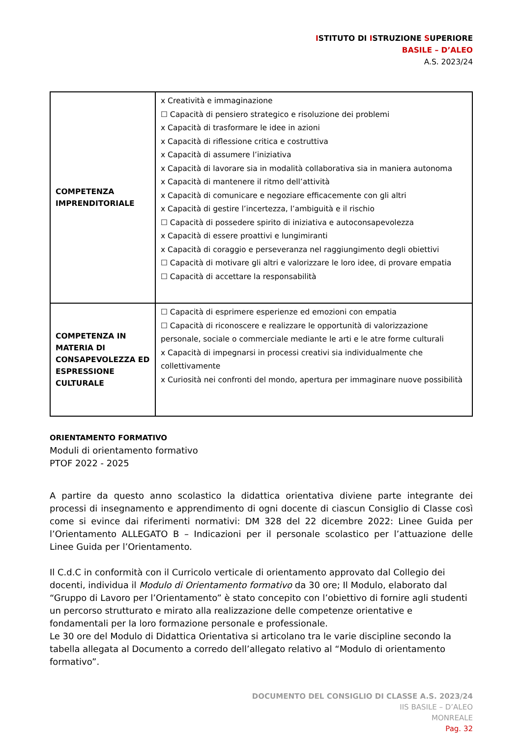ISTITUTO DI ISTRUZIONE SUPERIORE
BASILE – D’ALEO
A.S. 2023/24
| COMPETENZA IMPRENDITORIALE | x Creatività e immaginazione ☐ Capacità di pensiero strategico e risoluzione dei problemi x Capacità di trasformare le idee in azioni x Capacità di riflessione critica e costruttiva x Capacità di assumere l’iniziativa x Capacità di lavorare sia in modalità collaborativa sia in maniera autonoma x Capacità di mantenere il ritmo dell’attività x Capacità di comunicare e negoziare efficacemente con gli altri x Capacità di gestire l’incertezza, l’ambiguità e il rischio ☐ Capacità di possedere spirito di iniziativa e autoconsapevolezza x Capacità di essere proattivi e lungimiranti x Capacità di coraggio e perseveranza nel raggiungimento degli obiettivi ☐ Capacità di motivare gli altri e valorizzare le loro idee, di provare empatia ☐ Capacità di accettare la responsabilità |
| COMPETENZA IN MATERIA DI CONSAPEVOLEZZA ED ESPRESSIONE CULTURALE | ☐ Capacità di esprimere esperienze ed emozioni con empatia ☐ Capacità di riconoscere e realizzare le opportunità di valorizzazione personale, sociale o commerciale mediante le arti e le atre forme culturali x Capacità di impegnarsi in processi creativi sia individualmente che collettivamente x Curiosità nei confronti del mondo, apertura per immaginare nuove possibilità |
ORIENTAMENTO FORMATIVO
Moduli di orientamento formativo
PTOF 2022 - 2025
A partire da questo anno scolastico la didattica orientativa diviene parte integrante dei processi di insegnamento e apprendimento di ogni docente di ciascun Consiglio di Classe così come si evince dai riferimenti normativi: DM 328 del 22 dicembre 2022: Linee Guida per l’Orientamento ALLEGATO B – Indicazioni per il personale scolastico per l’attuazione delle Linee Guida per l’Orientamento.
Il C.d.C in conformità con il Curricolo verticale di orientamento approvato dal Collegio dei docenti, individua il Modulo di Orientamento formativo da 30 ore; Il Modulo, elaborato dal “Gruppo di Lavoro per l’Orientamento” è stato concepito con l’obiettivo di fornire agli studenti un percorso strutturato e mirato alla realizzazione delle competenze orientative e fondamentali per la loro formazione personale e professionale.
Le 30 ore del Modulo di Didattica Orientativa si articolano tra le varie discipline secondo la tabella allegata al Documento a corredo dell’allegato relativo al “Modulo di orientamento formativo”.
DOCUMENTO DEL CONSIGLIO DI CLASSE A.S. 2023/24
IIS BASILE – D’ALEO
MONREALE
Pag. 32